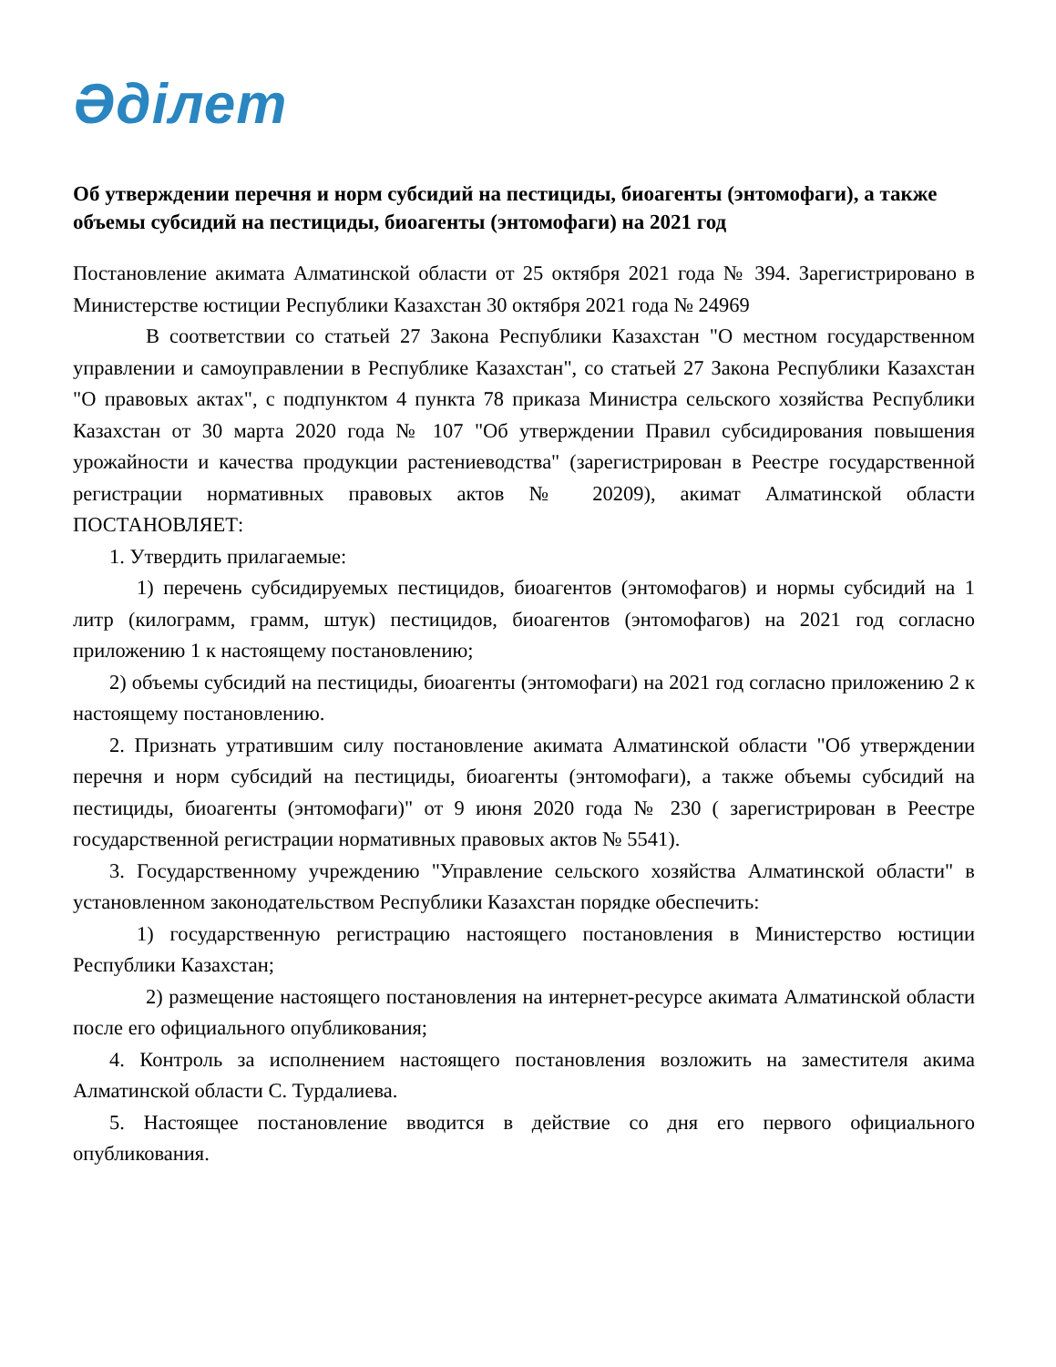Әділет
Об утверждении перечня и норм субсидий на пестициды, биоагенты (энтомофаги), а также объемы субсидий на пестициды, биоагенты (энтомофаги) на 2021 год
Постановление акимата Алматинской области от 25 октября 2021 года № 394. Зарегистрировано в Министерстве юстиции Республики Казахстан 30 октября 2021 года № 24969
В соответствии со статьей 27 Закона Республики Казахстан "О местном государственном управлении и самоуправлении в Республике Казахстан", со статьей 27 Закона Республики Казахстан "О правовых актах", с подпунктом 4 пункта 78 приказа Министра сельского хозяйства Республики Казахстан от 30 марта 2020 года № 107 "Об утверждении Правил субсидирования повышения урожайности и качества продукции растениеводства" (зарегистрирован в Реестре государственной регистрации нормативных правовых актов № 20209), акимат Алматинской области ПОСТАНОВЛЯЕТ:
1. Утвердить прилагаемые:
1) перечень субсидируемых пестицидов, биоагентов (энтомофагов) и нормы субсидий на 1 литр (килограмм, грамм, штук) пестицидов, биоагентов (энтомофагов) на 2021 год согласно приложению 1 к настоящему постановлению;
2) объемы субсидий на пестициды, биоагенты (энтомофаги) на 2021 год согласно приложению 2 к настоящему постановлению.
2. Признать утратившим силу постановление акимата Алматинской области "Об утверждении перечня и норм субсидий на пестициды, биоагенты (энтомофаги), а также объемы субсидий на пестициды, биоагенты (энтомофаги)" от 9 июня 2020 года № 230 ( зарегистрирован в Реестре государственной регистрации нормативных правовых актов № 5541).
3. Государственному учреждению "Управление сельского хозяйства Алматинской области" в установленном законодательством Республики Казахстан порядке обеспечить:
1) государственную регистрацию настоящего постановления в Министерство юстиции Республики Казахстан;
2) размещение настоящего постановления на интернет-ресурсе акимата Алматинской области после его официального опубликования;
4. Контроль за исполнением настоящего постановления возложить на заместителя акима Алматинской области С. Турдалиева.
5. Настоящее постановление вводится в действие со дня его первого официального опубликования.